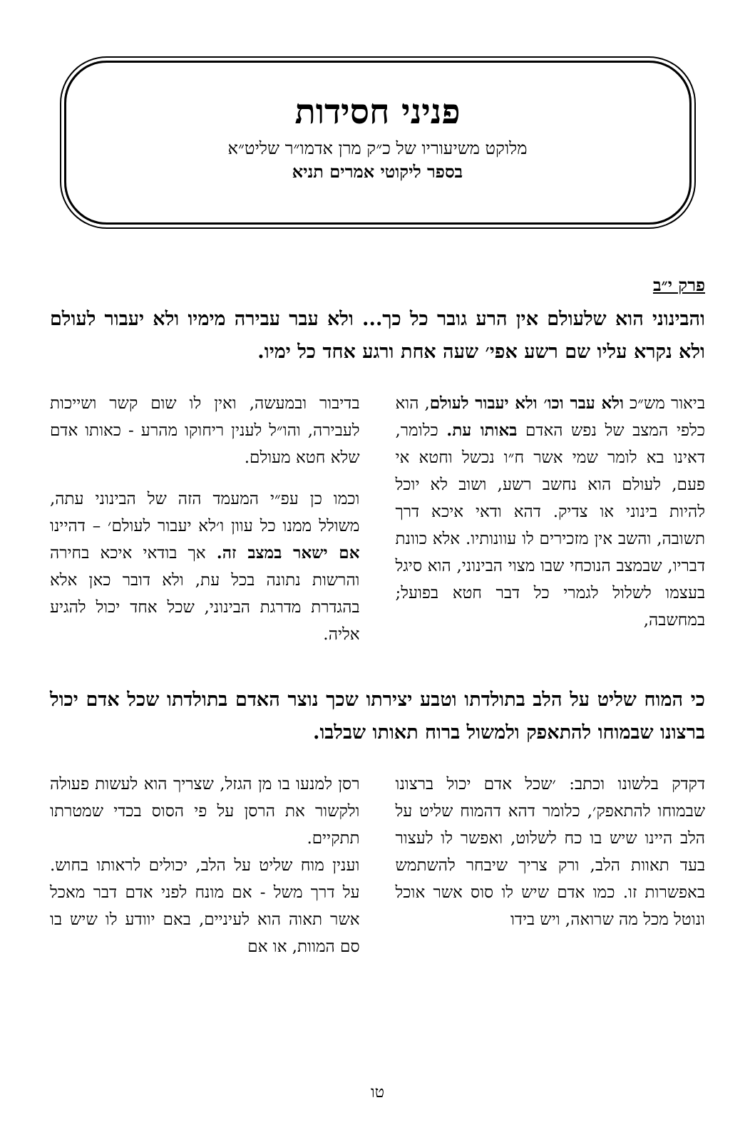פניני חסידות
מלוקט משיעוריו של כ״ק מרן אדמו״ר שליט״א
בספר ליקוטי אמרים תניא
פרק י״ב
והבינוני הוא שלעולם אין הרע גובר כל כך... ולא עבר עבירה מימיו ולא יעבור לעולם ולא נקרא עליו שם רשע אפי׳ שעה אחת ורגע אחד כל ימיו.
ביאור מש״כ ולא עבר וכו׳ ולא יעבור לעולם, הוא כלפי המצב של נפש האדם באותו עת. כלומר, דאינו בא לומר שמי אשר ח״ו נכשל וחטא אי פעם, לעולם הוא נחשב רשע, ושוב לא יוכל להיות בינוני או צדיק. דהא ודאי איכא דרך תשובה, והשב אין מזכירים לו עוונותיו. אלא כוונת דבריו, שבמצב הנוכחי שבו מצוי הבינוני, הוא סיגל בעצמו לשלול לגמרי כל דבר חטא בפועל; במחשבה,
בדיבור ובמעשה, ואין לו שום קשר ושייכות לעבירה, והו״ל לענין ריחוקו מהרע - כאותו אדם שלא חטא מעולם.
וכמו כן עפ״י המעמד הזה של הבינוני עתה, משולל ממנו כל עוון ו׳לא יעבור לעולם׳ – דהיינו אם ישאר במצב זה. אך בודאי איכא בחירה והרשות נתונה בכל עת, ולא דובר כאן אלא בהגדרת מדרגת הבינוני, שכל אחד יכול להגיע אליה.
כי המוח שליט על הלב בתולדתו וטבע יצירתו שכך נוצר האדם בתולדתו שכל אדם יכול ברצונו שבמוחו להתאפק ולמשול ברוח תאותו שבלבו.
דקדק בלשונו וכתב: ׳שכל אדם יכול ברצונו שבמוחו להתאפק׳, כלומר דהא דהמוח שליט על הלב היינו שיש בו כח לשלוט, ואפשר לו לעצור בעד תאוות הלב, ורק צריך שיבחר להשתמש באפשרות זו. כמו אדם שיש לו סוס אשר אוכל ונוטל מכל מה שרואה, ויש בידו
רסן למנעו בו מן הגזל, שצריך הוא לעשות פעולה ולקשור את הרסן על פי הסוס בכדי שמטרתו תתקיים.
וענין מוח שליט על הלב, יכולים לראותו בחוש. על דרך משל - אם מונח לפני אדם דבר מאכל אשר תאוה הוא לעיניים, באם יוודע לו שיש בו סם המוות, או אם
טו